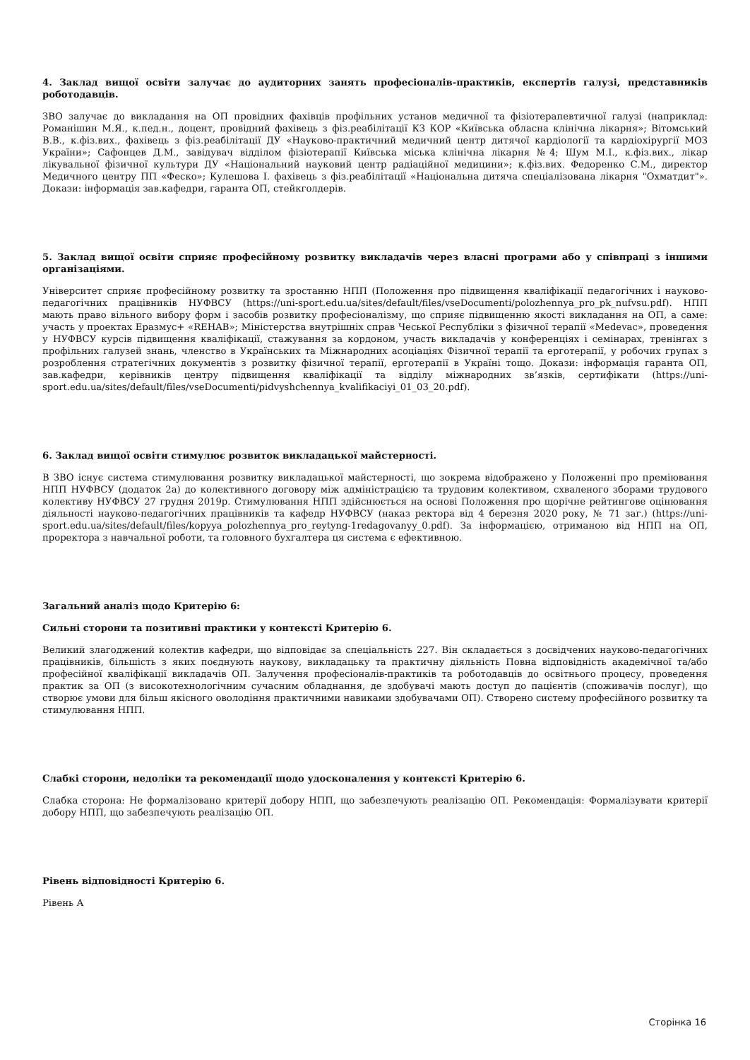4. Заклад вищої освіти залучає до аудиторних занять професіоналів-практиків, експертів галузі, представників роботодавців.
ЗВО залучає до викладання на ОП провідних фахівців профільних установ медичної та фізіотерапевтичної галузі (наприклад: Романішин М.Я., к.пед.н., доцент, провідний фахівець з фіз.реабілітації КЗ КОР «Київська обласна клінічна лікарня»; Вітомський В.В., к.фіз.вих., фахівець з фіз.реабілітації ДУ «Науково-практичний медичний центр дитячої кардіології та кардіохірургії МОЗ України»; Сафонцев Д.М., завідувач відділом фізіотерапії Київська міська клінічна лікарня №4; Шум М.І., к.фіз.вих., лікар лікувальної фізичної культури ДУ «Національний науковий центр радіаційної медицини»; к.фіз.вих. Федоренко С.М., директор Медичного центру ПП «Феско»; Кулешова І. фахівець з фіз.реабілітації «Національна дитяча спеціалізована лікарня "Охматдит"». Докази: інформація зав.кафедри, гаранта ОП, стейкголдерів.
5. Заклад вищої освіти сприяє професійному розвитку викладачів через власні програми або у співпраці з іншими організаціями.
Університет сприяє професійному розвитку та зростанню НПП (Положення про підвищення кваліфікації педагогічних і науково-педагогічних працівників НУФВСУ (https://uni-sport.edu.ua/sites/default/files/vseDocumenti/polozhennya_pro_pk_nufvsu.pdf). НПП мають право вільного вибору форм і засобів розвитку професіоналізму, що сприяє підвищенню якості викладання на ОП, а саме: участь у проектах Еразмус+ «REHAB»; Міністерства внутрішніх справ Чеської Республіки з фізичної терапії «Medevac», проведення у НУФВСУ курсів підвищення кваліфікації, стажування за кордоном, участь викладачів у конференціях і семінарах, тренінгах з профільних галузей знань, членство в Українських та Міжнародних асоціаціях Фізичної терапії та ерготерапії, у робочих групах з розроблення стратегічних документів з розвитку фізичної терапії, ерготерапії в Україні тощо. Докази: інформація гаранта ОП, зав.кафедри, керівників центру підвищення кваліфікації та відділу міжнародних зв’язків, сертифікати (https://uni-sport.edu.ua/sites/default/files/vseDocumenti/pidvyshchennya_kvalifikaciyi_01_03_20.pdf).
6. Заклад вищої освіти стимулює розвиток викладацької майстерності.
В ЗВО існує система стимулювання розвитку викладацької майстерності, що зокрема відображено у Положенні про преміювання НПП НУФВСУ (додаток 2а) до колективного договору між адміністрацією та трудовим колективом, схваленого зборами трудового колективу НУФВСУ 27 грудня 2019р. Стимулювання НПП здійснюється на основі Положення про щорічне рейтингове оцінювання діяльності науково-педагогічних працівників та кафедр НУФВСУ (наказ ректора від 4 березня 2020 року, № 71 заг.) (https://uni-sport.edu.ua/sites/default/files/kopyya_polozhennya_pro_reytyng-1redagovanyy_0.pdf). За інформацією, отриманою від НПП на ОП, проректора з навчальної роботи, та головного бухгалтера ця система є ефективною.
Загальний аналіз щодо Критерію 6:
Сильні сторони та позитивні практики у контексті Критерію 6.
Великий злагоджений колектив кафедри, що відповідає за спеціальність 227. Він складається з досвідчених науково-педагогічних працівників, більшість з яких поєднують наукову, викладацьку та практичну діяльність Повна відповідність академічної та/або професійної кваліфікації викладачів ОП. Залучення професіоналів-практиків та роботодавців до освітнього процесу, проведення практик за ОП (з високотехнологічним сучасним обладнання, де здобувачі мають доступ до пацієнтів (споживачів послуг), що створює умови для більш якісного оволодіння практичними навиками здобувачами ОП). Створено систему професійного розвитку та стимулювання НПП.
Слабкі сторони, недоліки та рекомендації щодо удосконалення у контексті Критерію 6.
Слабка сторона: Не формалізовано критерії добору НПП, що забезпечують реалізацію ОП. Рекомендація: Формалізувати критерії добору НПП, що забезпечують реалізацію ОП.
Рівень відповідності Критерію 6.
Рівень А
Сторінка 16